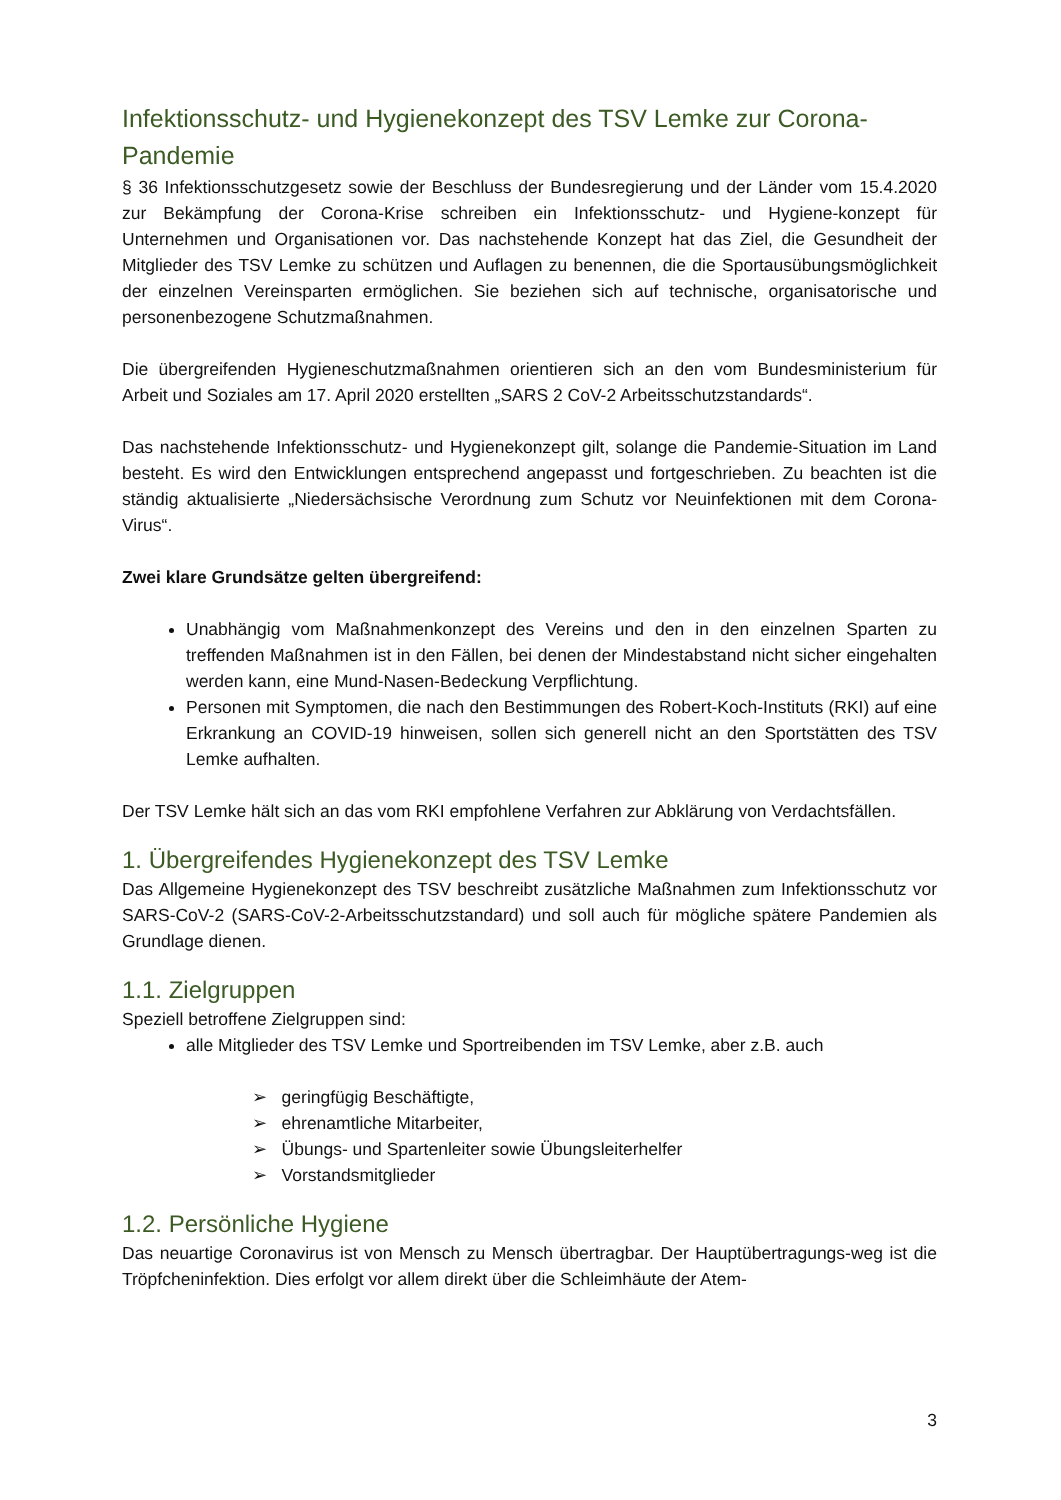Infektionsschutz- und Hygienekonzept des TSV Lemke zur Corona-Pandemie
§ 36 Infektionsschutzgesetz sowie der Beschluss der Bundesregierung und der Länder vom 15.4.2020 zur Bekämpfung der Corona-Krise schreiben ein Infektionsschutz- und Hygiene-konzept für Unternehmen und Organisationen vor. Das nachstehende Konzept hat das Ziel, die Gesundheit der Mitglieder des TSV Lemke zu schützen und Auflagen zu benennen, die die Sportausübungsmöglichkeit der einzelnen Vereinsparten ermöglichen. Sie beziehen sich auf technische, organisatorische und personenbezogene Schutzmaßnahmen.
Die übergreifenden Hygieneschutzmaßnahmen orientieren sich an den vom Bundesministerium für Arbeit und Soziales am 17. April 2020 erstellten „SARS 2 CoV-2 Arbeitsschutzstandards“.
Das nachstehende Infektionsschutz- und Hygienekonzept gilt, solange die Pandemie-Situation im Land besteht. Es wird den Entwicklungen entsprechend angepasst und fortgeschrieben. Zu beachten ist die ständig aktualisierte „Niedersächsische Verordnung zum Schutz vor Neuinfektionen mit dem Corona-Virus“.
Zwei klare Grundsätze gelten übergreifend:
Unabhängig vom Maßnahmenkonzept des Vereins und den in den einzelnen Sparten zu treffenden Maßnahmen ist in den Fällen, bei denen der Mindestabstand nicht sicher eingehalten werden kann, eine Mund-Nasen-Bedeckung Verpflichtung.
Personen mit Symptomen, die nach den Bestimmungen des Robert-Koch-Instituts (RKI) auf eine Erkrankung an COVID-19 hinweisen, sollen sich generell nicht an den Sportstätten des TSV Lemke aufhalten.
Der TSV Lemke hält sich an das vom RKI empfohlene Verfahren zur Abklärung von Verdachtsfällen.
1. Übergreifendes Hygienekonzept des TSV Lemke
Das Allgemeine Hygienekonzept des TSV beschreibt zusätzliche Maßnahmen zum Infektionsschutz vor SARS-CoV-2 (SARS-CoV-2-Arbeitsschutzstandard) und soll auch für mögliche spätere Pandemien als Grundlage dienen.
1.1. Zielgruppen
Speziell betroffene Zielgruppen sind:
alle Mitglieder des TSV Lemke und Sportreibenden im TSV Lemke, aber z.B. auch
➢ geringfügig Beschäftigte,
➢ ehrenamtliche Mitarbeiter,
➢ Übungs- und Spartenleiter sowie Übungsleiterhelfer
➢ Vorstandsmitglieder
1.2. Persönliche Hygiene
Das neuartige Coronavirus ist von Mensch zu Mensch übertragbar. Der Hauptübertragungs-weg ist die Tröpfcheninfektion. Dies erfolgt vor allem direkt über die Schleimhäute der Atem-
3